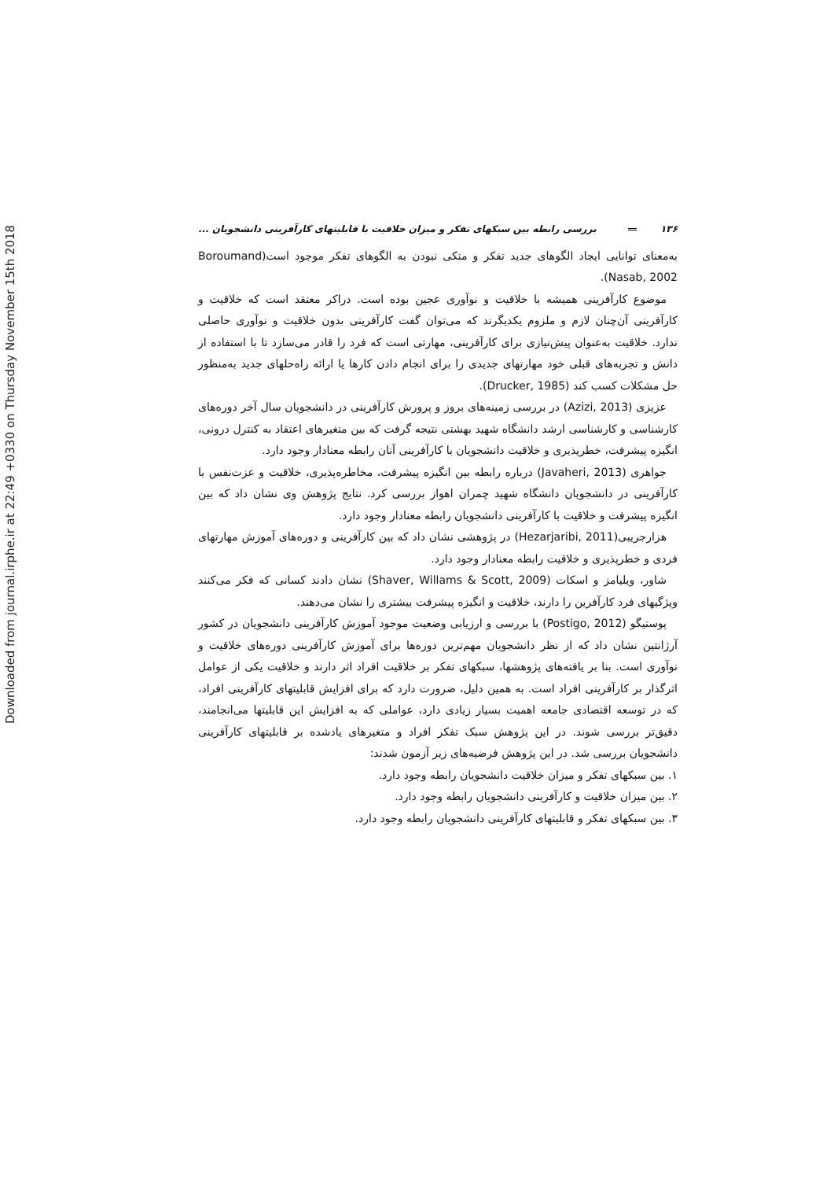Downloaded from journal.irphe.ir at 22:49 +0330 on Thursday November 15th 2018
۱۳۶ بررسی رابطه بین سبکهای تفکر و میزان خلاقیت با قابلیتهای کارآفرینی دانشجویان ...
به‌معنای توانایی ایجاد الگوهای جدید تفکر و متکی نبودن به الگوهای تفکر موجود است(Boroumand Nasab, 2002).
موضوع کارآفرینی همیشه با خلاقیت و نوآوری عجین بوده است. دراکر معتقد است که خلاقیت و کارآفرینی آن‌چنان لازم و ملزوم یکدیگرند که می‌توان گفت کارآفرینی بدون خلاقیت و نوآوری حاصلی ندارد. خلاقیت به‌عنوان پیش‌نیازی برای کارآفرینی، مهارتی است که فرد را قادر می‌سازد تا با استفاده از دانش و تجربه‌های قبلی خود مهارتهای جدیدی را برای انجام دادن کارها یا ارائه راه‌حلهای جدید به‌منظور حل مشکلات کسب کند (Drucker, 1985).
عزیزی (Azizi, 2013) در بررسی زمینه‌های بروز و پرورش کارآفرینی در دانشجویان سال آخر دوره‌های کارشناسی و کارشناسی ارشد دانشگاه شهید بهشتی نتیجه گرفت که بین متغیرهای اعتقاد به کنترل درونی، انگیزه پیشرفت، خطرپذیری و خلاقیت دانشجویان با کارآفرینی آنان رابطه معنادار وجود دارد.
جواهری (Javaheri, 2013) درباره رابطه بین انگیزه پیشرفت، مخاطره‌پذیری، خلاقیت و عزت‌نفس با کارآفرینی در دانشجویان دانشگاه شهید چمران اهواز بررسی کرد. نتایج پژوهش وی نشان داد که بین انگیزه پیشرفت و خلاقیت با کارآفرینی دانشجویان رابطه معنادار وجود دارد.
هزارجریبی(Hezarjaribi, 2011) در پژوهشی نشان داد که بین کارآفرینی و دوره‌های آموزش مهارتهای فردی و خطرپذیری و خلاقیت رابطه معنادار وجود دارد.
شاور، ویلیامز و اسکات (Shaver, Willams & Scott, 2009) نشان دادند کسانی که فکر می‌کنند ویژگیهای فرد کارآفرین را دارند، خلاقیت و انگیزه پیشرفت بیشتری را نشان می‌دهند.
پوستیگو (Postigo, 2012) با بررسی و ارزیابی وضعیت موجود آموزش کارآفرینی دانشجویان در کشور آرژانتین نشان داد که از نظر دانشجویان مهم‌ترین دوره‌ها برای آموزش کارآفرینی دوره‌های خلاقیت و نوآوری است. بنا بر یافته‌های پژوهشها، سبکهای تفکر بر خلاقیت افراد اثر دارند و خلاقیت یکی از عوامل اثرگذار بر کارآفرینی افراد است. به همین دلیل، ضرورت دارد که برای افزایش قابلیتهای کارآفرینی افراد، که در توسعه اقتصادی جامعه اهمیت بسیار زیادی دارد، عواملی که به افزایش این قابلیتها می‌انجامند، دقیق‌تر بررسی شوند. در این پژوهش سبک تفکر افراد و متغیرهای یادشده بر قابلیتهای کارآفرینی دانشجویان بررسی شد. در این پژوهش فرضیه‌های زیر آزمون شدند:
۱. بین سبکهای تفکر و میزان خلاقیت دانشجویان رابطه وجود دارد.
۲. بین میزان خلاقیت و کارآفرینی دانشجویان رابطه وجود دارد.
۳. بین سبکهای تفکر و قابلیتهای کارآفرینی دانشجویان رابطه وجود دارد.